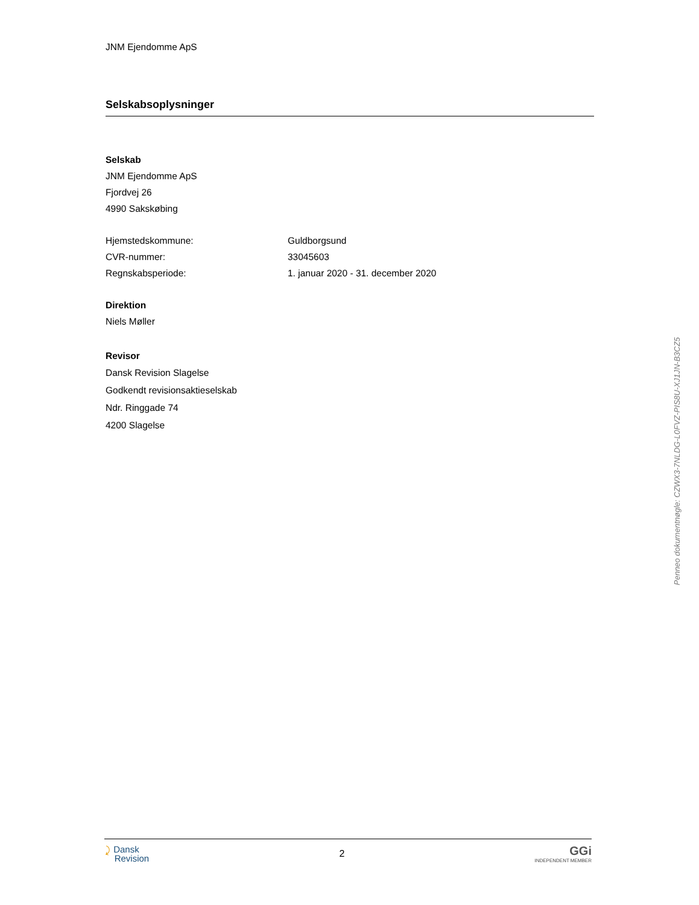JNM Ejendomme ApS
Selskabsoplysninger
Selskab
JNM Ejendomme ApS
Fjordvej 26
4990 Sakskøbing
Hjemstedskommune: Guldborgsund
CVR-nummer: 33045603
Regnskabsperiode: 1. januar 2020 - 31. december 2020
Direktion
Niels Møller
Revisor
Dansk Revision Slagelse
Godkendt revisionsaktieselskab
Ndr. Ringgade 74
4200 Slagelse
⤸ Dansk
Revision
2
GGi
INDEPENDENT MEMBER
Penneo dokumentnøgle: CZWX3-7NLDG-L0FVZ-PIS8U-XJ1JN-B3CZ5